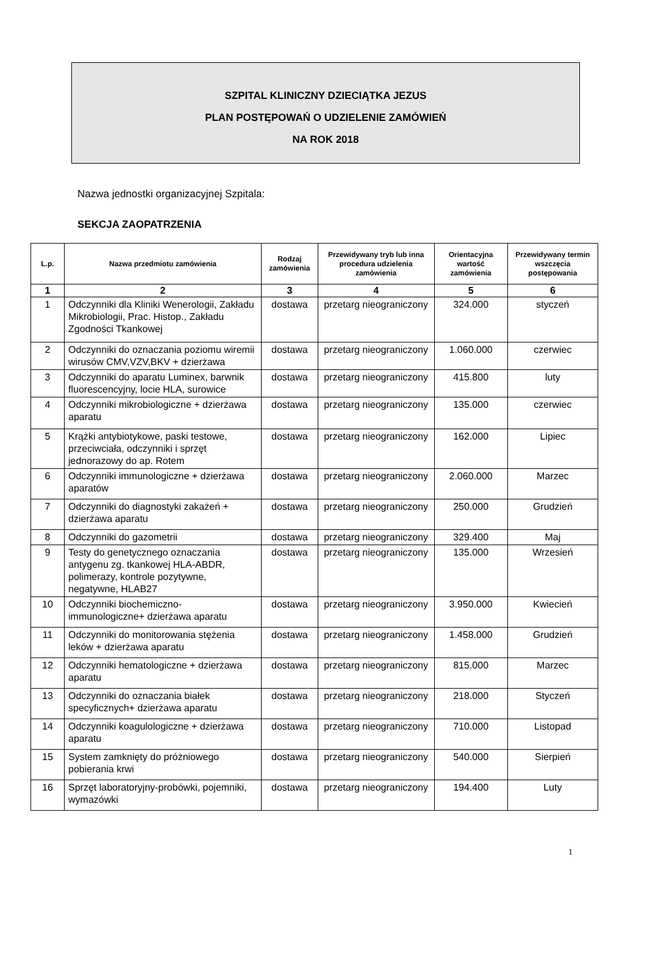SZPITAL KLINICZNY DZIECIĄTKA JEZUS
PLAN POSTĘPOWAŃ O UDZIELENIE ZAMÓWIEŃ
NA ROK 2018
Nazwa jednostki organizacyjnej Szpitala:
SEKCJA ZAOPATRZENIA
| L.p. | Nazwa przedmiotu zamówienia | Rodzaj zamówienia | Przewidywany tryb lub inna procedura udzielenia zamówienia | Orientacyjna wartość zamówienia | Przewidywany termin wszczęcia postępowania |
| --- | --- | --- | --- | --- | --- |
| 1 | 2 | 3 | 4 | 5 | 6 |
| 1 | Odczynniki dla Kliniki Wenerologii, Zakładu Mikrobiologii, Prac. Histop., Zakładu Zgodności Tkankowej | dostawa | przetarg nieograniczony | 324.000 | styczeń |
| 2 | Odczynniki do oznaczania poziomu wiremii wirusów CMV,VZV,BKV + dzierżawa | dostawa | przetarg nieograniczony | 1.060.000 | czerwiec |
| 3 | Odczynniki do aparatu Luminex, barwnik fluorescencyjny, locie HLA, surowice | dostawa | przetarg nieograniczony | 415.800 | luty |
| 4 | Odczynniki mikrobiologiczne + dzierżawa aparatu | dostawa | przetarg nieograniczony | 135.000 | czerwiec |
| 5 | Krążki antybiotykowe, paski testowe, przeciwciała, odczynniki i sprzęt jednorazowy do ap. Rotem | dostawa | przetarg nieograniczony | 162.000 | Lipiec |
| 6 | Odczynniki immunologiczne + dzierżawa aparatów | dostawa | przetarg nieograniczony | 2.060.000 | Marzec |
| 7 | Odczynniki do diagnostyki zakażeń + dzierżawa aparatu | dostawa | przetarg nieograniczony | 250.000 | Grudzień |
| 8 | Odczynniki do gazometrii | dostawa | przetarg nieograniczony | 329.400 | Maj |
| 9 | Testy do genetycznego oznaczania antygenu zg. tkankowej HLA-ABDR, polimerazy, kontrole pozytywne, negatywne, HLAB27 | dostawa | przetarg nieograniczony | 135.000 | Wrzesień |
| 10 | Odczynniki biochemiczno-immunologiczne+ dzierżawa aparatu | dostawa | przetarg nieograniczony | 3.950.000 | Kwiecień |
| 11 | Odczynniki do monitorowania stężenia leków + dzierżawa aparatu | dostawa | przetarg nieograniczony | 1.458.000 | Grudzień |
| 12 | Odczynniki hematologiczne + dzierżawa aparatu | dostawa | przetarg nieograniczony | 815.000 | Marzec |
| 13 | Odczynniki do oznaczania białek specyficznych+ dzierżawa aparatu | dostawa | przetarg nieograniczony | 218.000 | Styczeń |
| 14 | Odczynniki koagulologiczne + dzierżawa aparatu | dostawa | przetarg nieograniczony | 710.000 | Listopad |
| 15 | System zamknięty do próżniowego pobierania krwi | dostawa | przetarg nieograniczony | 540.000 | Sierpień |
| 16 | Sprzęt laboratoryjny-probówki, pojemniki, wymazówki | dostawa | przetarg nieograniczony | 194.400 | Luty |
1